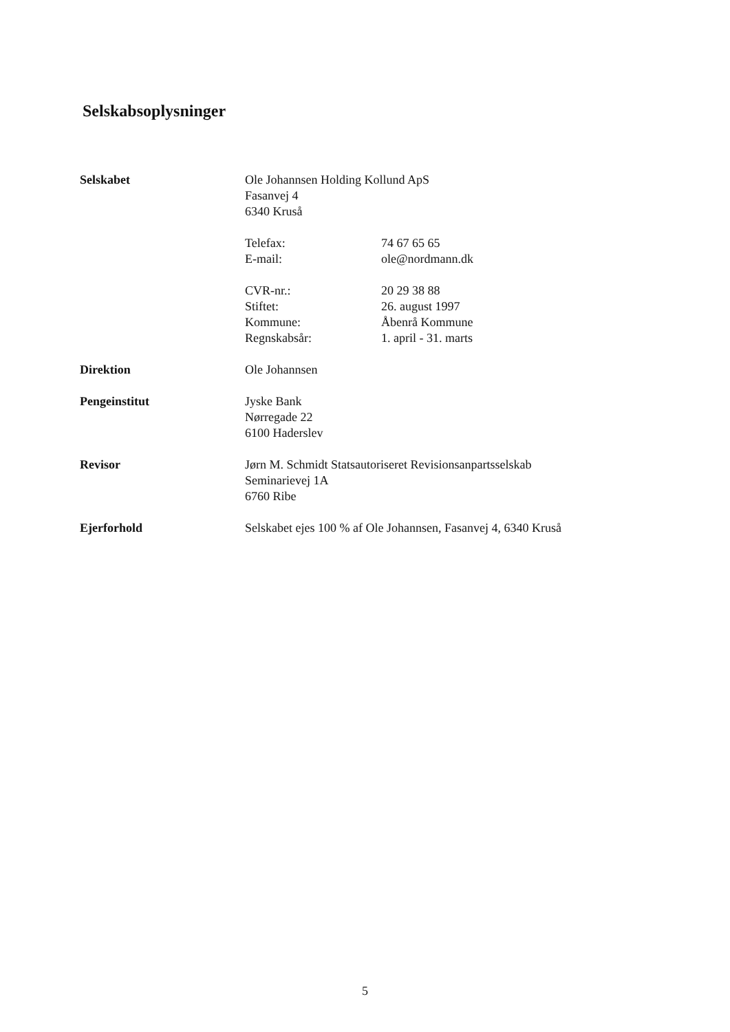Selskabsoplysninger
Selskabet Ole Johannsen Holding Kollund ApS
Fasanvej 4
6340 Kruså
Telefax: 74 67 65 65
E-mail: ole@nordmann.dk
CVR-nr.: 20 29 38 88
Stiftet: 26. august 1997
Kommune: Åbenrå Kommune
Regnskabsår: 1. april - 31. marts
Direktion Ole Johannsen
Pengeinstitut Jyske Bank
Nørregade 22
6100 Haderslev
Revisor Jørn M. Schmidt Statsautoriseret Revisionsanpartsselskab
Seminarievej 1A
6760 Ribe
Ejerforhold Selskabet ejes 100 % af Ole Johannsen, Fasanvej 4, 6340 Kruså
5